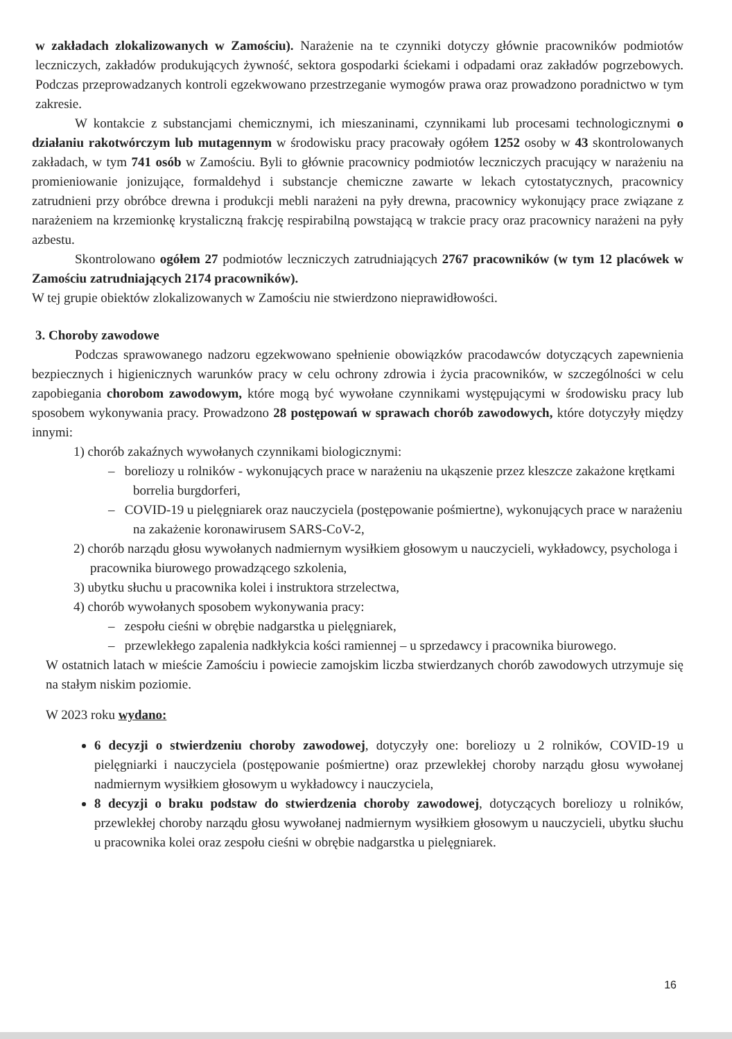w zakładach zlokalizowanych w Zamościu). Narażenie na te czynniki dotyczy głównie pracowników podmiotów leczniczych, zakładów produkujących żywność, sektora gospodarki ściekami i odpadami oraz zakładów pogrzebowych. Podczas przeprowadzanych kontroli egzekwowano przestrzeganie wymogów prawa oraz prowadzono poradnictwo w tym zakresie.
W kontakcie z substancjami chemicznymi, ich mieszaninami, czynnikami lub procesami technologicznymi o działaniu rakotwórczym lub mutagennym w środowisku pracy pracowały ogółem 1252 osoby w 43 skontrolowanych zakładach, w tym 741 osób w Zamościu. Byli to głównie pracownicy podmiotów leczniczych pracujący w narażeniu na promieniowanie jonizujące, formaldehyd i substancje chemiczne zawarte w lekach cytostatycznych, pracownicy zatrudnieni przy obróbce drewna i produkcji mebli narażeni na pyły drewna, pracownicy wykonujący prace związane z narażeniem na krzemionkę krystaliczną frakcję respirabilną powstającą w trakcie pracy oraz pracownicy narażeni na pyły azbestu.
Skontrolowano ogółem 27 podmiotów leczniczych zatrudniających 2767 pracowników (w tym 12 placówek w Zamościu zatrudniających 2174 pracowników).
W tej grupie obiektów zlokalizowanych w Zamościu nie stwierdzono nieprawidłowości.
3. Choroby zawodowe
Podczas sprawowanego nadzoru egzekwowano spełnienie obowiązków pracodawców dotyczących zapewnienia bezpiecznych i higienicznych warunków pracy w celu ochrony zdrowia i życia pracowników, w szczególności w celu zapobiegania chorobom zawodowym, które mogą być wywołane czynnikami występującymi w środowisku pracy lub sposobem wykonywania pracy. Prowadzono 28 postępowań w sprawach chorób zawodowych, które dotyczyły między innymi:
1) chorób zakaźnych wywołanych czynnikami biologicznymi:
– boreliozy u rolników - wykonujących prace w narażeniu na ukąszenie przez kleszcze zakażone krętkami borrelia burgdorferi,
– COVID-19 u pielęgniarek oraz nauczyciela (postępowanie pośmiertne), wykonujących prace w narażeniu na zakażenie koronawirusem SARS-CoV-2,
2) chorób narządu głosu wywołanych nadmiernym wysiłkiem głosowym u nauczycieli, wykładowcy, psychologa i pracownika biurowego prowadzącego szkolenia,
3) ubytku słuchu u pracownika kolei i instruktora strzelectwa,
4) chorób wywołanych sposobem wykonywania pracy:
– zespołu cieśni w obrębie nadgarstka u pielęgniarek,
– przewlekłego zapalenia nadkłykcia kości ramiennej – u sprzedawcy i pracownika biurowego.
W ostatnich latach w mieście Zamościu i powiecie zamojskim liczba stwierdzanych chorób zawodowych utrzymuje się na stałym niskim poziomie.
W 2023 roku wydano:
6 decyzji o stwierdzeniu choroby zawodowej, dotyczyły one: boreliozy u 2 rolników, COVID-19 u pielęgniarki i nauczyciela (postępowanie pośmiertne) oraz przewlekłej choroby narządu głosu wywołanej nadmiernym wysiłkiem głosowym u wykładowcy i nauczyciela,
8 decyzji o braku podstaw do stwierdzenia choroby zawodowej, dotyczących boreliozy u rolników, przewlekłej choroby narządu głosu wywołanej nadmiernym wysiłkiem głosowym u nauczycieli, ubytku słuchu u pracownika kolei oraz zespołu cieśni w obrębie nadgarstka u pielęgniarek.
16